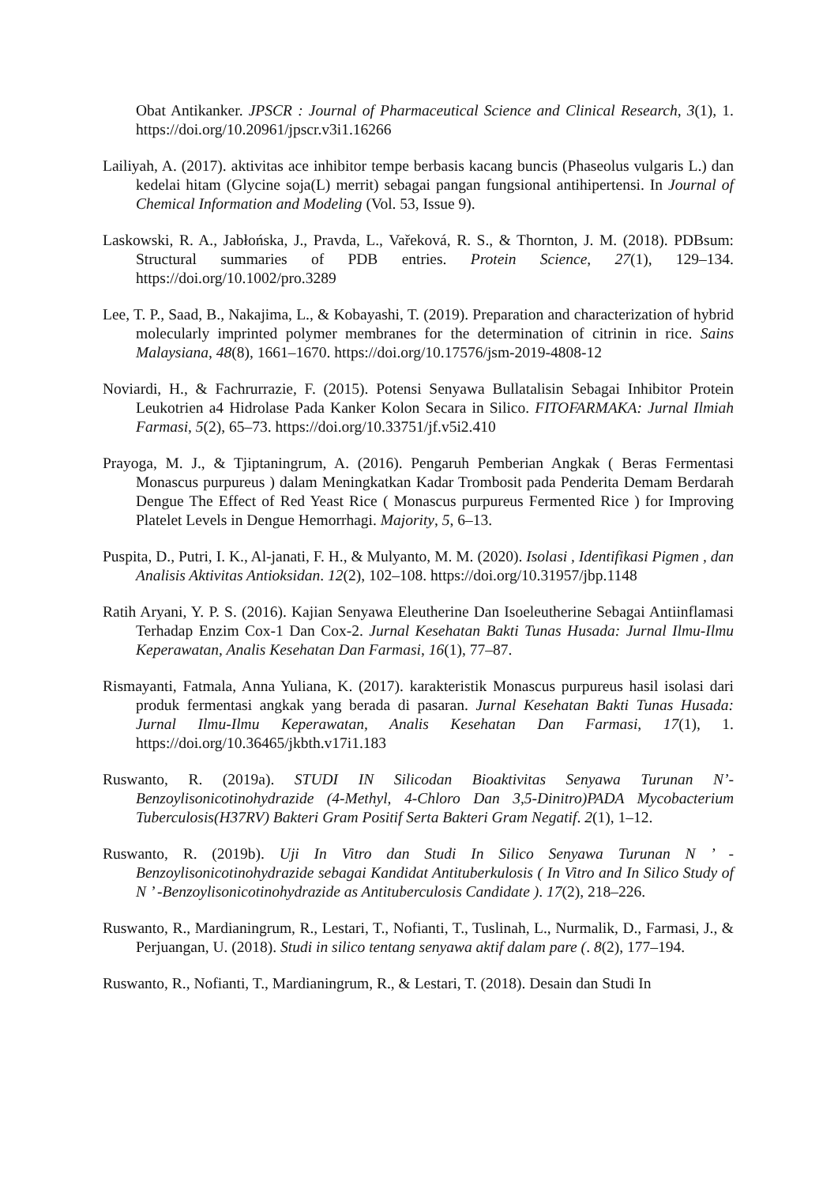Obat Antikanker. JPSCR : Journal of Pharmaceutical Science and Clinical Research, 3(1), 1. https://doi.org/10.20961/jpscr.v3i1.16266
Lailiyah, A. (2017). aktivitas ace inhibitor tempe berbasis kacang buncis (Phaseolus vulgaris L.) dan kedelai hitam (Glycine soja(L) merrit) sebagai pangan fungsional antihipertensi. In Journal of Chemical Information and Modeling (Vol. 53, Issue 9).
Laskowski, R. A., Jabłońska, J., Pravda, L., Vařeková, R. S., & Thornton, J. M. (2018). PDBsum: Structural summaries of PDB entries. Protein Science, 27(1), 129–134. https://doi.org/10.1002/pro.3289
Lee, T. P., Saad, B., Nakajima, L., & Kobayashi, T. (2019). Preparation and characterization of hybrid molecularly imprinted polymer membranes for the determination of citrinin in rice. Sains Malaysiana, 48(8), 1661–1670. https://doi.org/10.17576/jsm-2019-4808-12
Noviardi, H., & Fachrurrazie, F. (2015). Potensi Senyawa Bullatalisin Sebagai Inhibitor Protein Leukotrien a4 Hidrolase Pada Kanker Kolon Secara in Silico. FITOFARMAKA: Jurnal Ilmiah Farmasi, 5(2), 65–73. https://doi.org/10.33751/jf.v5i2.410
Prayoga, M. J., & Tjiptaningrum, A. (2016). Pengaruh Pemberian Angkak ( Beras Fermentasi Monascus purpureus ) dalam Meningkatkan Kadar Trombosit pada Penderita Demam Berdarah Dengue The Effect of Red Yeast Rice ( Monascus purpureus Fermented Rice ) for Improving Platelet Levels in Dengue Hemorrhagi. Majority, 5, 6–13.
Puspita, D., Putri, I. K., Al-janati, F. H., & Mulyanto, M. M. (2020). Isolasi , Identifikasi Pigmen , dan Analisis Aktivitas Antioksidan. 12(2), 102–108. https://doi.org/10.31957/jbp.1148
Ratih Aryani, Y. P. S. (2016). Kajian Senyawa Eleutherine Dan Isoeleutherine Sebagai Antiinflamasi Terhadap Enzim Cox-1 Dan Cox-2. Jurnal Kesehatan Bakti Tunas Husada: Jurnal Ilmu-Ilmu Keperawatan, Analis Kesehatan Dan Farmasi, 16(1), 77–87.
Rismayanti, Fatmala, Anna Yuliana, K. (2017). karakteristik Monascus purpureus hasil isolasi dari produk fermentasi angkak yang berada di pasaran. Jurnal Kesehatan Bakti Tunas Husada: Jurnal Ilmu-Ilmu Keperawatan, Analis Kesehatan Dan Farmasi, 17(1), 1. https://doi.org/10.36465/jkbth.v17i1.183
Ruswanto, R. (2019a). STUDI IN Silicodan Bioaktivitas Senyawa Turunan N’-Benzoylisonicotinohydrazide (4-Methyl, 4-Chloro Dan 3,5-Dinitro)PADA Mycobacterium Tuberculosis(H37RV) Bakteri Gram Positif Serta Bakteri Gram Negatif. 2(1), 1–12.
Ruswanto, R. (2019b). Uji In Vitro dan Studi In Silico Senyawa Turunan N ’ -Benzoylisonicotinohydrazide sebagai Kandidat Antituberkulosis ( In Vitro and In Silico Study of N ’ -Benzoylisonicotinohydrazide as Antituberculosis Candidate ). 17(2), 218–226.
Ruswanto, R., Mardianingrum, R., Lestari, T., Nofianti, T., Tuslinah, L., Nurmalik, D., Farmasi, J., & Perjuangan, U. (2018). Studi in silico tentang senyawa aktif dalam pare (. 8(2), 177–194.
Ruswanto, R., Nofianti, T., Mardianingrum, R., & Lestari, T. (2018). Desain dan Studi In